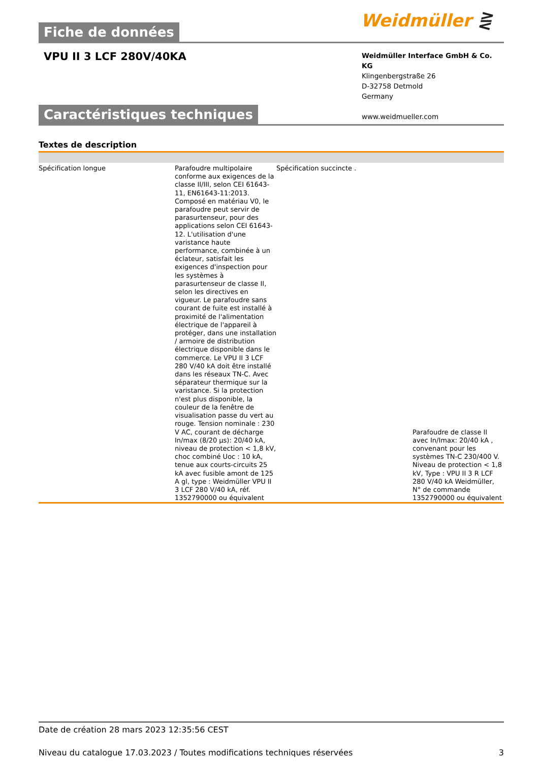Weidmüller ⋛
Fiche de données
VPU II 3 LCF 280V/40KA
Weidmüller Interface GmbH & Co. KG
Klingenbergstraße 26
D-32758 Detmold
Germany
www.weidmueller.com
Caractéristiques techniques
Textes de description
| Spécification longue | Parafoudre multipolaire conforme aux exigences de la classe II/III, selon CEI 61643-11, EN61643-11:2013. Composé en matériau V0, le parafoudre peut servir de parasurtenseur, pour des applications selon CEI 61643-12. L'utilisation d'une varistance haute performance, combinée à un éclateur, satisfait les exigences d'inspection pour les systèmes à parasurtenseur de classe II, selon les directives en vigueur. Le parafoudre sans courant de fuite est installé à proximité de l'alimentation électrique de l'appareil à protéger, dans une installation / armoire de distribution électrique disponible dans le commerce. Le VPU II 3 LCF 280 V/40 kA doit être installé dans les réseaux TN-C. Avec séparateur thermique sur la varistance. Si la protection n'est plus disponible, la couleur de la fenêtre de visualisation passe du vert au rouge. Tension nominale : 230 V AC, courant de décharge In/max (8/20 µs): 20/40 kA, niveau de protection < 1,8 kV, choc combiné Uoc : 10 kA, tenue aux courts-circuits 25 kA avec fusible amont de 125 A gl, type : Weidmüller VPU II 3 LCF 280 V/40 kA, réf. 1352790000 ou équivalent | Spécification succincte . | Parafoudre de classe II avec In/Imax: 20/40 kA , convenant pour les systèmes TN-C 230/400 V. Niveau de protection < 1,8 kV, Type : VPU II 3 R LCF 280 V/40 kA Weidmüller, N° de commande 1352790000 ou équivalent |
Date de création 28 mars 2023 12:35:56 CEST
Niveau du catalogue 17.03.2023 / Toutes modifications techniques réservées 3